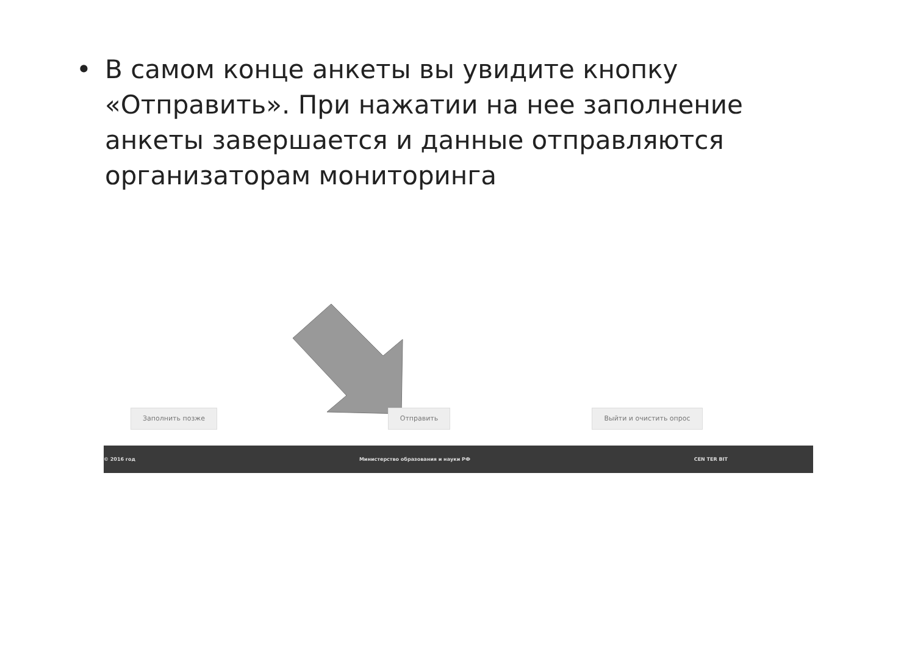• В самом конце анкеты вы увидите кнопку «Отправить». При нажатии на нее заполнение анкеты завершается и данные отправляются организаторам мониторинга
Заполнить позже Отправить Выйти и очистить опрос
© 2016 год Министерство образования и науки РФ CEN TER BIT